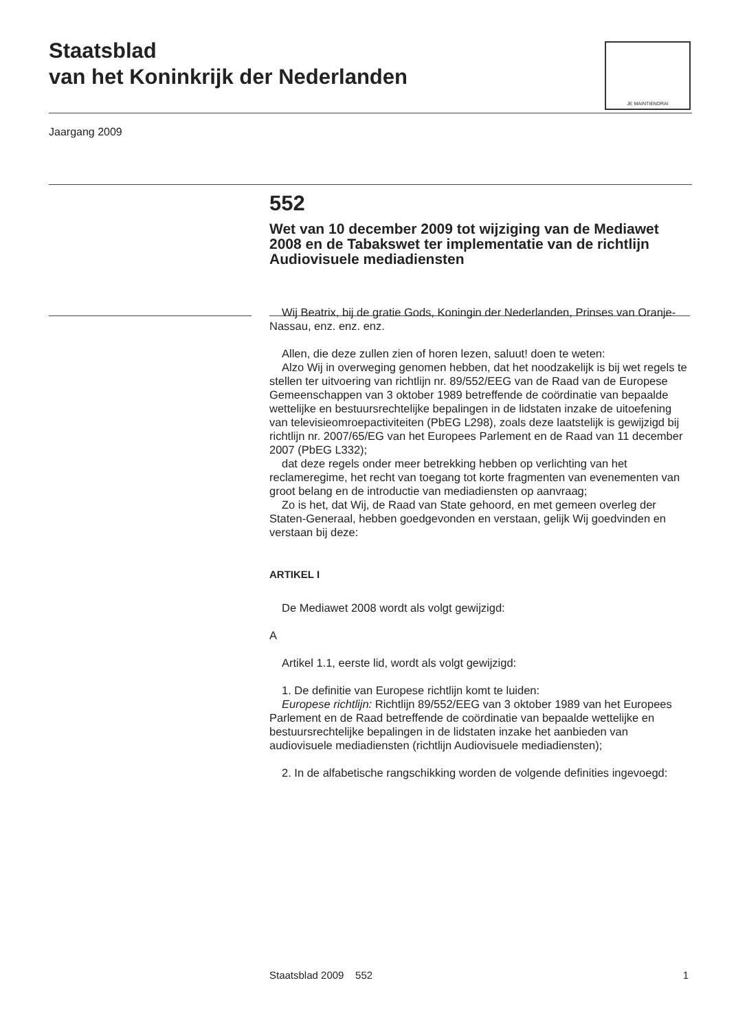Staatsblad
van het Koninkrijk der Nederlanden
JE MAINTIENDRAI
Jaargang 2009
552
Wet van 10 december 2009 tot wijziging van de Mediawet 2008 en de Tabakswet ter implementatie van de richtlijn Audiovisuele mediadiensten
Wij Beatrix, bij de gratie Gods, Koningin der Nederlanden, Prinses van Oranje-Nassau, enz. enz. enz.
Allen, die deze zullen zien of horen lezen, saluut! doen te weten:
Alzo Wij in overweging genomen hebben, dat het noodzakelijk is bij wet regels te stellen ter uitvoering van richtlijn nr. 89/552/EEG van de Raad van de Europese Gemeenschappen van 3 oktober 1989 betreffende de coördinatie van bepaalde wettelijke en bestuursrechtelijke bepalingen in de lidstaten inzake de uitoefening van televisieomroepactiviteiten (PbEG L298), zoals deze laatstelijk is gewijzigd bij richtlijn nr. 2007/65/EG van het Europees Parlement en de Raad van 11 december 2007 (PbEG L332);
dat deze regels onder meer betrekking hebben op verlichting van het reclameregime, het recht van toegang tot korte fragmenten van evenementen van groot belang en de introductie van mediadiensten op aanvraag;
Zo is het, dat Wij, de Raad van State gehoord, en met gemeen overleg der Staten-Generaal, hebben goedgevonden en verstaan, gelijk Wij goedvinden en verstaan bij deze:
ARTIKEL I
De Mediawet 2008 wordt als volgt gewijzigd:
A
Artikel 1.1, eerste lid, wordt als volgt gewijzigd:
1. De definitie van Europese richtlijn komt te luiden:
Europese richtlijn: Richtlijn 89/552/EEG van 3 oktober 1989 van het Europees Parlement en de Raad betreffende de coördinatie van bepaalde wettelijke en bestuursrechtelijke bepalingen in de lidstaten inzake het aanbieden van audiovisuele mediadiensten (richtlijn Audiovisuele mediadiensten);
2. In de alfabetische rangschikking worden de volgende definities ingevoegd:
Staatsblad 2009 552 1